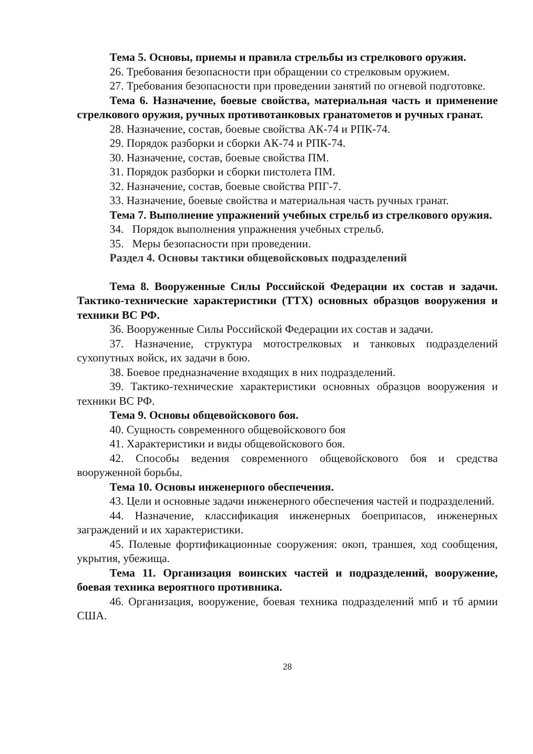Тема 5. Основы, приемы и правила стрельбы из стрелкового оружия.
26. Требования безопасности при обращении со стрелковым оружием.
27. Требования безопасности при проведении занятий по огневой подготовке.
Тема 6. Назначение, боевые свойства, материальная часть и применение стрелкового оружия, ручных противотанковых гранатометов и ручных гранат.
28. Назначение, состав, боевые свойства АК-74 и РПК-74.
29. Порядок разборки и сборки АК-74 и РПК-74.
30. Назначение, состав, боевые свойства ПМ.
31. Порядок разборки и сборки пистолета ПМ.
32. Назначение, состав, боевые свойства РПГ-7.
33. Назначение, боевые свойства и материальная часть ручных гранат.
Тема 7. Выполнение упражнений учебных стрельб из стрелкового оружия.
34. Порядок выполнения упражнения учебных стрельб.
35. Меры безопасности при проведении.
Раздел 4. Основы тактики общевойсковых подразделений
Тема 8. Вооруженные Силы Российской Федерации их состав и задачи. Тактико-технические характеристики (ТТХ) основных образцов вооружения и техники ВС РФ.
36. Вооруженные Силы Российской Федерации их состав и задачи.
37. Назначение, структура мотострелковых и танковых подразделений сухопутных войск, их задачи в бою.
38. Боевое предназначение входящих в них подразделений.
39. Тактико-технические характеристики основных образцов вооружения и техники ВС РФ.
Тема 9. Основы общевойскового боя.
40. Сущность современного общевойскового боя
41. Характеристики и виды общевойскового боя.
42. Способы ведения современного общевойскового боя и средства вооруженной борьбы.
Тема 10. Основы инженерного обеспечения.
43. Цели и основные задачи инженерного обеспечения частей и подразделений.
44. Назначение, классификация инженерных боеприпасов, инженерных заграждений и их характеристики.
45. Полевые фортификационные сооружения: окоп, траншея, ход сообщения, укрытия, убежища.
Тема 11. Организация воинских частей и подразделений, вооружение, боевая техника вероятного противника.
46. Организация, вооружение, боевая техника подразделений мпб и тб армии США.
28